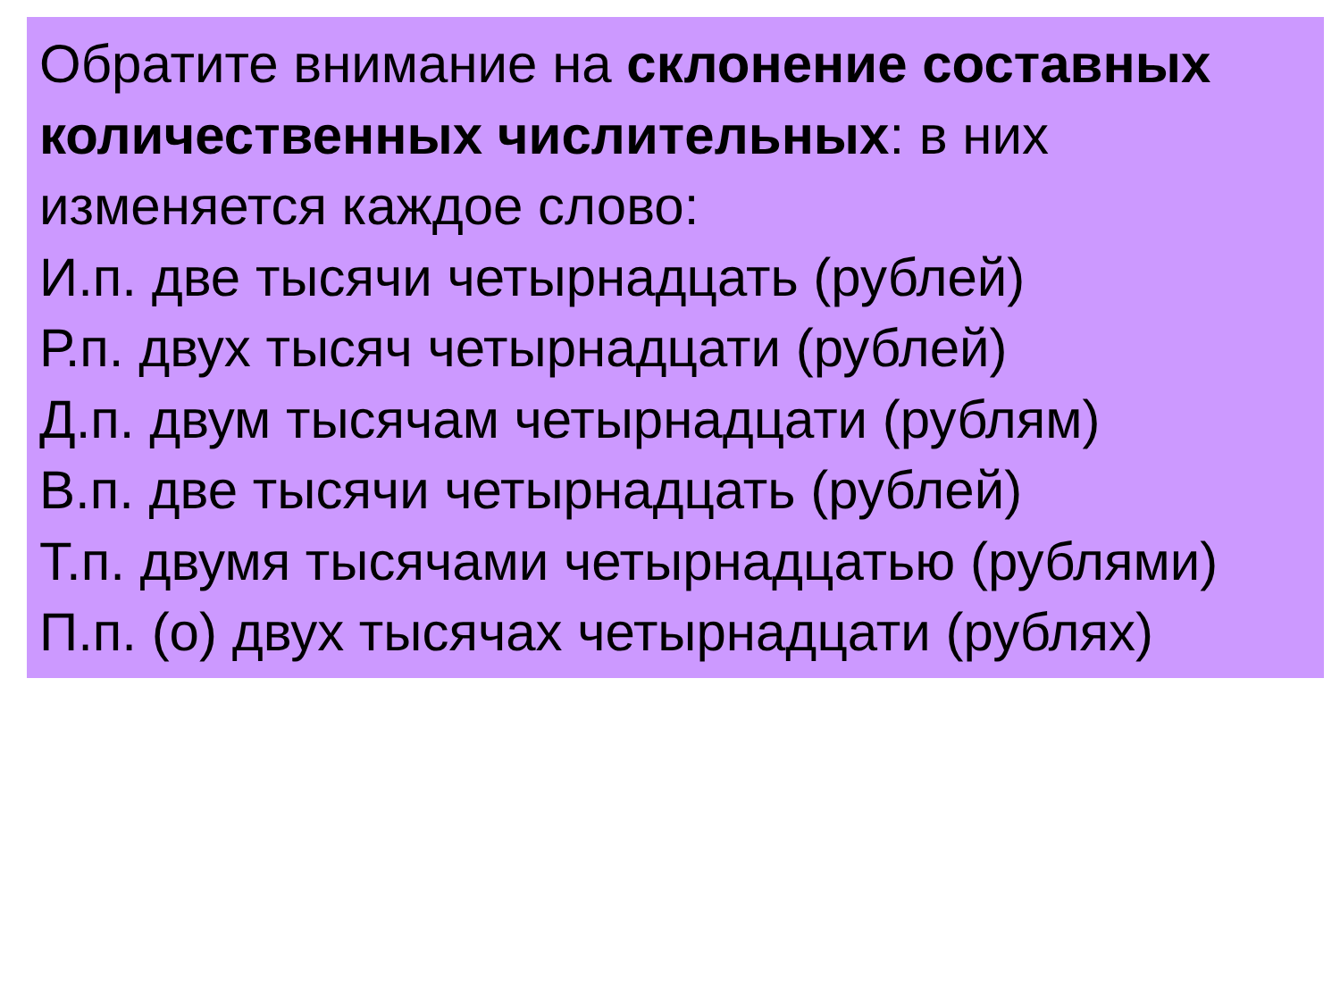Обратите внимание на склонение составных количественных числительных: в них изменяется каждое слово:
И.п. две тысячи четырнадцать (рублей)
Р.п. двух тысяч четырнадцати (рублей)
Д.п. двум тысячам четырнадцати (рублям)
В.п. две тысячи четырнадцать (рублей)
Т.п. двумя тысячами четырнадцатью (рублями)
П.п. (о) двух тысячах четырнадцати (рублях)